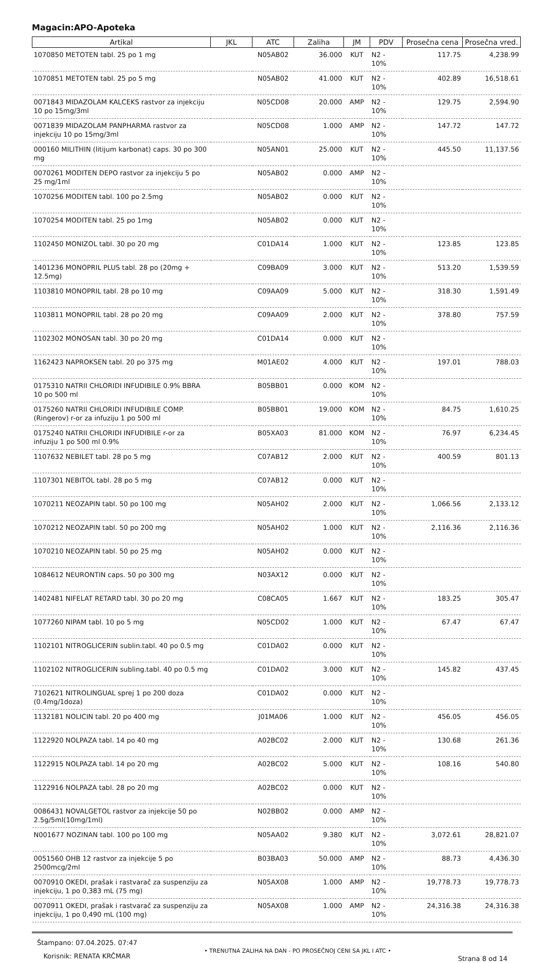Magacin:APO-Apoteka
| Artikal | JKL | ATC | Zaliha | JM | PDV | Prosečna cena | Prosečna vred. |
| --- | --- | --- | --- | --- | --- | --- | --- |
| 1070850 METOTEN tabl. 25 po 1 mg | | N05AB02 | 36.000 | KUT | N2 - 10% | 117.75 | 4,238.99 |
| 1070851 METOTEN tabl. 25 po 5 mg | | N05AB02 | 41.000 | KUT | N2 - 10% | 402.89 | 16,518.61 |
| 0071843 MIDAZOLAM KALCEKS rastvor za injekciju 10 po 15mg/3ml | | N05CD08 | 20.000 | AMP | N2 - 10% | 129.75 | 2,594.90 |
| 0071839 MIDAZOLAM PANPHARMA rastvor za injekciju 10 po 15mg/3ml | | N05CD08 | 1.000 | AMP | N2 - 10% | 147.72 | 147.72 |
| 000160 MILITHIN (litijum karbonat) caps. 30 po 300 mg | | N05AN01 | 25.000 | KUT | N2 - 10% | 445.50 | 11,137.56 |
| 0070261 MODITEN DEPO rastvor za injekciju 5 po 25 mg/1ml | | N05AB02 | 0.000 | AMP | N2 - 10% | | |
| 1070256 MODITEN tabl. 100 po 2.5mg | | N05AB02 | 0.000 | KUT | N2 - 10% | | |
| 1070254 MODITEN tabl. 25 po 1mg | | N05AB02 | 0.000 | KUT | N2 - 10% | | |
| 1102450 MONIZOL tabl. 30 po 20 mg | | C01DA14 | 1.000 | KUT | N2 - 10% | 123.85 | 123.85 |
| 1401236 MONOPRIL PLUS tabl. 28 po (20mg + 12.5mg) | | C09BA09 | 3.000 | KUT | N2 - 10% | 513.20 | 1,539.59 |
| 1103810 MONOPRIL tabl. 28 po 10 mg | | C09AA09 | 5.000 | KUT | N2 - 10% | 318.30 | 1,591.49 |
| 1103811 MONOPRIL tabl. 28 po 20 mg | | C09AA09 | 2.000 | KUT | N2 - 10% | 378.80 | 757.59 |
| 1102302 MONOSAN tabl. 30 po 20 mg | | C01DA14 | 0.000 | KUT | N2 - 10% | | |
| 1162423 NAPROKSEN tabl. 20 po 375 mg | | M01AE02 | 4.000 | KUT | N2 - 10% | 197.01 | 788.03 |
| 0175310 NATRII CHLORIDI INFUDIBILE 0.9% BBRA 10 po 500 ml | | B05BB01 | 0.000 | KOM | N2 - 10% | | |
| 0175260 NATRII CHLORIDI INFUDIBILE COMP.(Ringerov) r-or za infuziju 1 po 500 ml | | B05BB01 | 19.000 | KOM | N2 - 10% | 84.75 | 1,610.25 |
| 0175240 NATRII CHLORIDI INFUDIBILE r-or za infuziju 1 po 500 ml 0.9% | | B05XA03 | 81.000 | KOM | N2 - 10% | 76.97 | 6,234.45 |
| 1107632 NEBILET tabl. 28 po 5 mg | | C07AB12 | 2.000 | KUT | N2 - 10% | 400.59 | 801.13 |
| 1107301 NEBITOL tabl. 28 po 5 mg | | C07AB12 | 0.000 | KUT | N2 - 10% | | |
| 1070211 NEOZAPIN tabl. 50 po 100 mg | | N05AH02 | 2.000 | KUT | N2 - 10% | 1,066.56 | 2,133.12 |
| 1070212 NEOZAPIN tabl. 50 po 200 mg | | N05AH02 | 1.000 | KUT | N2 - 10% | 2,116.36 | 2,116.36 |
| 1070210 NEOZAPIN tabl. 50 po 25 mg | | N05AH02 | 0.000 | KUT | N2 - 10% | | |
| 1084612 NEURONTIN caps. 50 po 300 mg | | N03AX12 | 0.000 | KUT | N2 - 10% | | |
| 1402481 NIFELAT RETARD tabl. 30 po 20 mg | | C08CA05 | 1.667 | KUT | N2 - 10% | 183.25 | 305.47 |
| 1077260 NIPAM tabl. 10 po 5 mg | | N05CD02 | 1.000 | KUT | N2 - 10% | 67.47 | 67.47 |
| 1102101 NITROGLICERIN sublin.tabl. 40 po 0.5 mg | | C01DA02 | 0.000 | KUT | N2 - 10% | | |
| 1102102 NITROGLICERIN subling.tabl. 40 po 0.5 mg | | C01DA02 | 3.000 | KUT | N2 - 10% | 145.82 | 437.45 |
| 7102621 NITROLINGUAL sprej 1 po 200 doza (0.4mg/1doza) | | C01DA02 | 0.000 | KUT | N2 - 10% | | |
| 1132181 NOLICIN tabl. 20 po 400 mg | | J01MA06 | 1.000 | KUT | N2 - 10% | 456.05 | 456.05 |
| 1122920 NOLPAZA tabl. 14 po 40 mg | | A02BC02 | 2.000 | KUT | N2 - 10% | 130.68 | 261.36 |
| 1122915 NOLPAZA tabl. 14 po 20 mg | | A02BC02 | 5.000 | KUT | N2 - 10% | 108.16 | 540.80 |
| 1122916 NOLPAZA tabl. 28 po 20 mg | | A02BC02 | 0.000 | KUT | N2 - 10% | | |
| 0086431 NOVALGETOL rastvor za injekcije 50 po 2.5g/5ml(10mg/1ml) | | N02BB02 | 0.000 | AMP | N2 - 10% | | |
| N001677 NOZINAN tabl. 100 po 100 mg | | N05AA02 | 9.380 | KUT | N2 - 10% | 3,072.61 | 28,821.07 |
| 0051560 OHB 12 rastvor za injekcije 5 po 2500mcg/2ml | | B03BA03 | 50.000 | AMP | N2 - 10% | 88.73 | 4,436.30 |
| 0070910 OKEDI, prašak i rastvarač za suspenziju za injekciju, 1 po 0,383 mL (75 mg) | | N05AX08 | 1.000 | AMP | N2 - 10% | 19,778.73 | 19,778.73 |
| 0070911 OKEDI, prašak i rastvarač za suspenziju za injekciju, 1 po 0,490 mL (100 mg) | | N05AX08 | 1.000 | AMP | N2 - 10% | 24,316.38 | 24,316.38 |
Štampano: 07.04.2025. 07:47
Korisnik: RENATA KRČMAR
• TRENUTNA ZALIHA NA DAN - PO PROSEČNOJ CENI SA JKL I ATC •
Strana 8 od 14